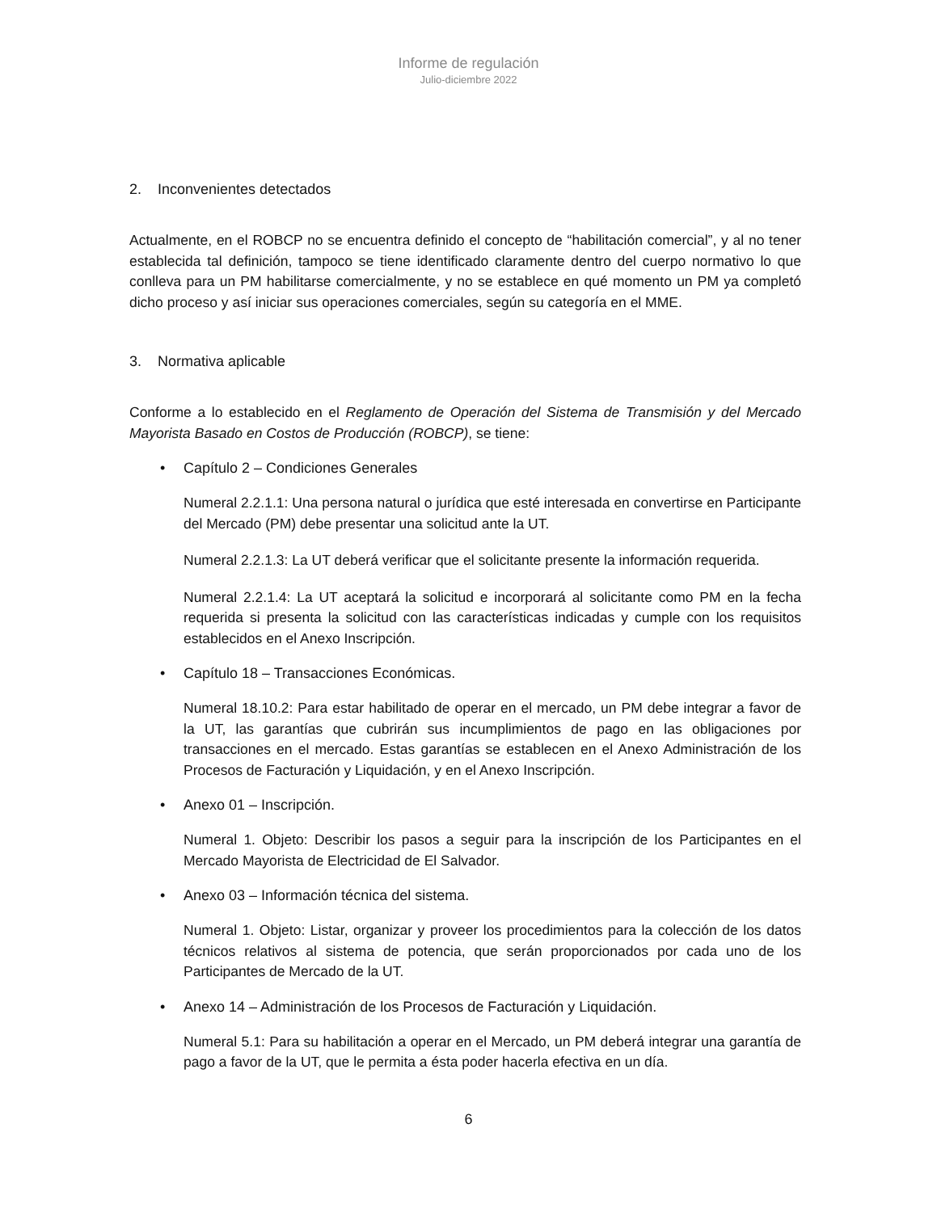Informe de regulación
Julio-diciembre 2022
2. Inconvenientes detectados
Actualmente, en el ROBCP no se encuentra definido el concepto de “habilitación comercial”, y al no tener establecida tal definición, tampoco se tiene identificado claramente dentro del cuerpo normativo lo que conlleva para un PM habilitarse comercialmente, y no se establece en qué momento un PM ya completó dicho proceso y así iniciar sus operaciones comerciales, según su categoría en el MME.
3. Normativa aplicable
Conforme a lo establecido en el Reglamento de Operación del Sistema de Transmisión y del Mercado Mayorista Basado en Costos de Producción (ROBCP), se tiene:
• Capítulo 2 – Condiciones Generales
Numeral 2.2.1.1: Una persona natural o jurídica que esté interesada en convertirse en Participante del Mercado (PM) debe presentar una solicitud ante la UT.
Numeral 2.2.1.3: La UT deberá verificar que el solicitante presente la información requerida.
Numeral 2.2.1.4: La UT aceptará la solicitud e incorporará al solicitante como PM en la fecha requerida si presenta la solicitud con las características indicadas y cumple con los requisitos establecidos en el Anexo Inscripción.
• Capítulo 18 – Transacciones Económicas.
Numeral 18.10.2: Para estar habilitado de operar en el mercado, un PM debe integrar a favor de la UT, las garantías que cubrirán sus incumplimientos de pago en las obligaciones por transacciones en el mercado. Estas garantías se establecen en el Anexo Administración de los Procesos de Facturación y Liquidación, y en el Anexo Inscripción.
• Anexo 01 – Inscripción.
Numeral 1. Objeto: Describir los pasos a seguir para la inscripción de los Participantes en el Mercado Mayorista de Electricidad de El Salvador.
• Anexo 03 – Información técnica del sistema.
Numeral 1. Objeto: Listar, organizar y proveer los procedimientos para la colección de los datos técnicos relativos al sistema de potencia, que serán proporcionados por cada uno de los Participantes de Mercado de la UT.
• Anexo 14 – Administración de los Procesos de Facturación y Liquidación.
Numeral 5.1: Para su habilitación a operar en el Mercado, un PM deberá integrar una garantía de pago a favor de la UT, que le permita a ésta poder hacerla efectiva en un día.
6